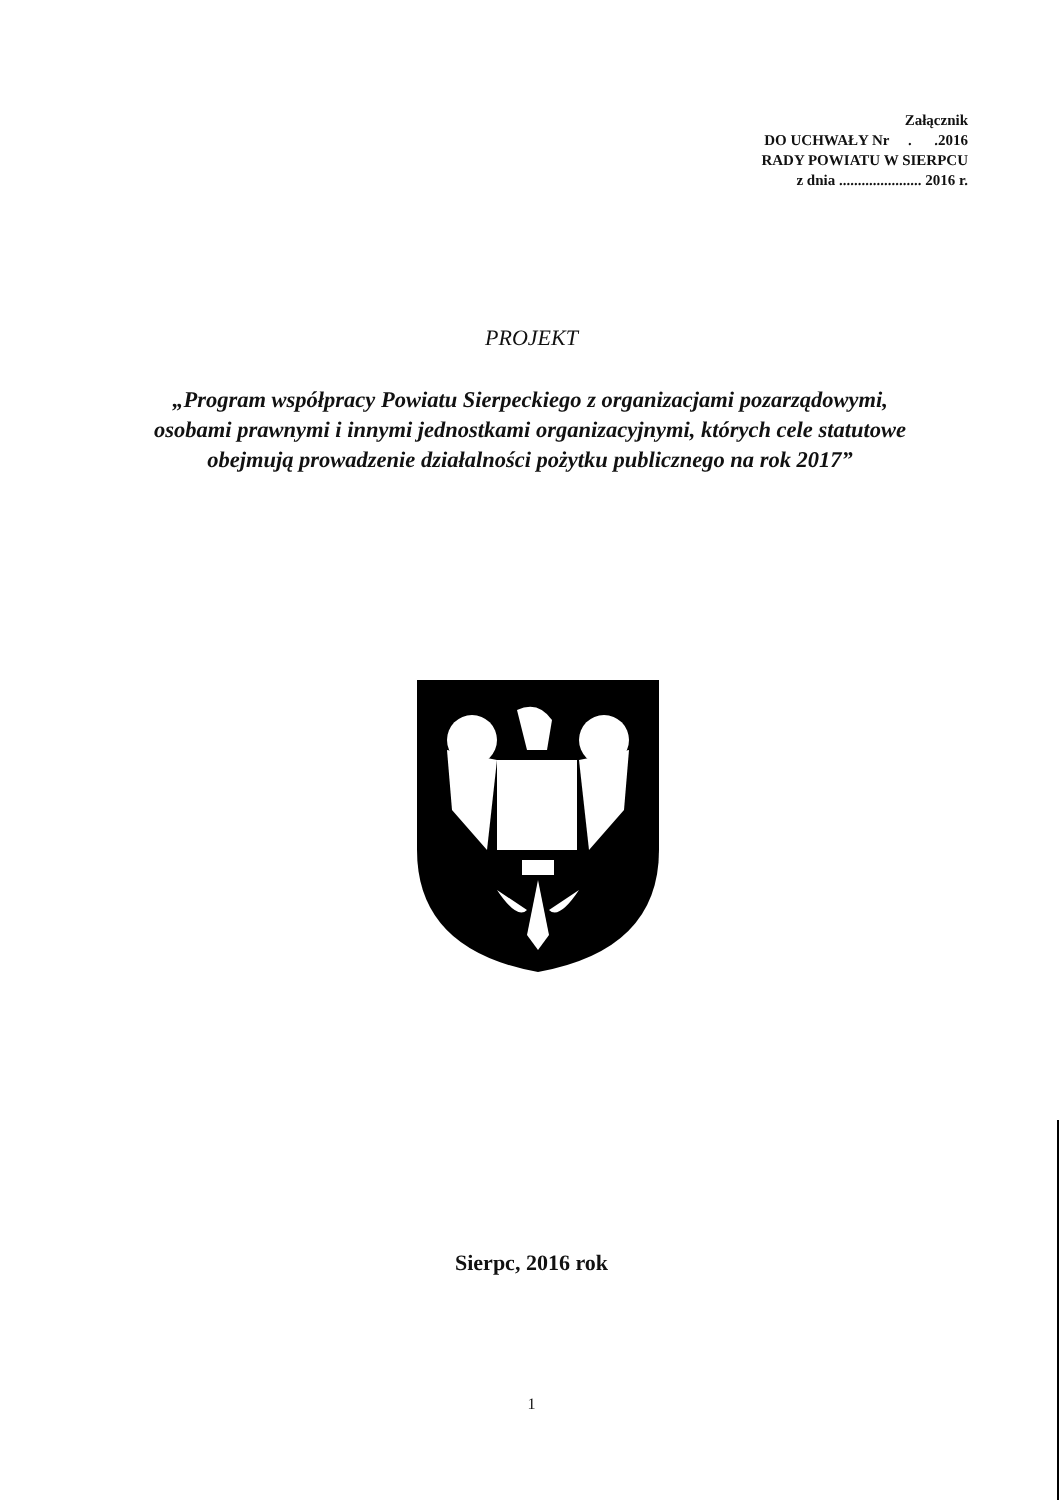Załącznik
DO UCHWAŁY Nr . .2016
RADY POWIATU W SIERPCU
z dnia ...................... 2016 r.
PROJEKT
„Program współpracy Powiatu Sierpeckiego z organizacjami pozarządowymi, osobami prawnymi i innymi jednostkami organizacyjnymi, których cele statutowe obejmują prowadzenie działalności pożytku publicznego na rok 2017”
Sierpc, 2016 rok
1